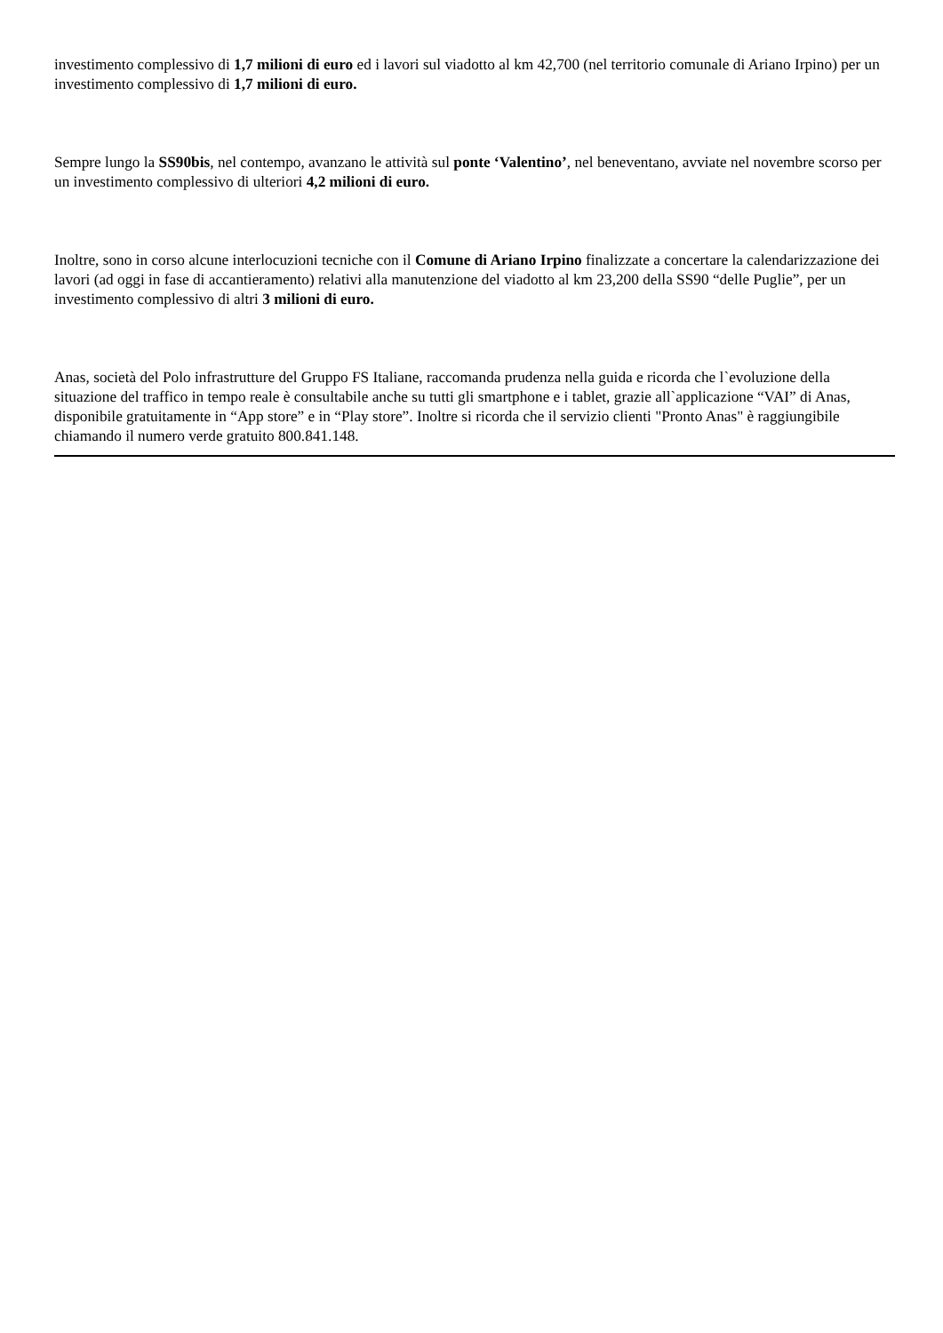investimento complessivo di 1,7 milioni di euro ed i lavori sul viadotto al km 42,700 (nel territorio comunale di Ariano Irpino) per un investimento complessivo di 1,7 milioni di euro.
Sempre lungo la SS90bis, nel contempo, avanzano le attività sul ponte ‘Valentino’, nel beneventano, avviate nel novembre scorso per un investimento complessivo di ulteriori 4,2 milioni di euro.
Inoltre, sono in corso alcune interlocuzioni tecniche con il Comune di Ariano Irpino finalizzate a concertare la calendarizzazione dei lavori (ad oggi in fase di accantieramento) relativi alla manutenzione del viadotto al km 23,200 della SS90 “delle Puglie”, per un investimento complessivo di altri 3 milioni di euro.
Anas, società del Polo infrastrutture del Gruppo FS Italiane, raccomanda prudenza nella guida e ricorda che l`evoluzione della situazione del traffico in tempo reale è consultabile anche su tutti gli smartphone e i tablet, grazie all`applicazione “VAI” di Anas, disponibile gratuitamente in “App store” e in “Play store”. Inoltre si ricorda che il servizio clienti "Pronto Anas" è raggiungibile chiamando il numero verde gratuito 800.841.148.